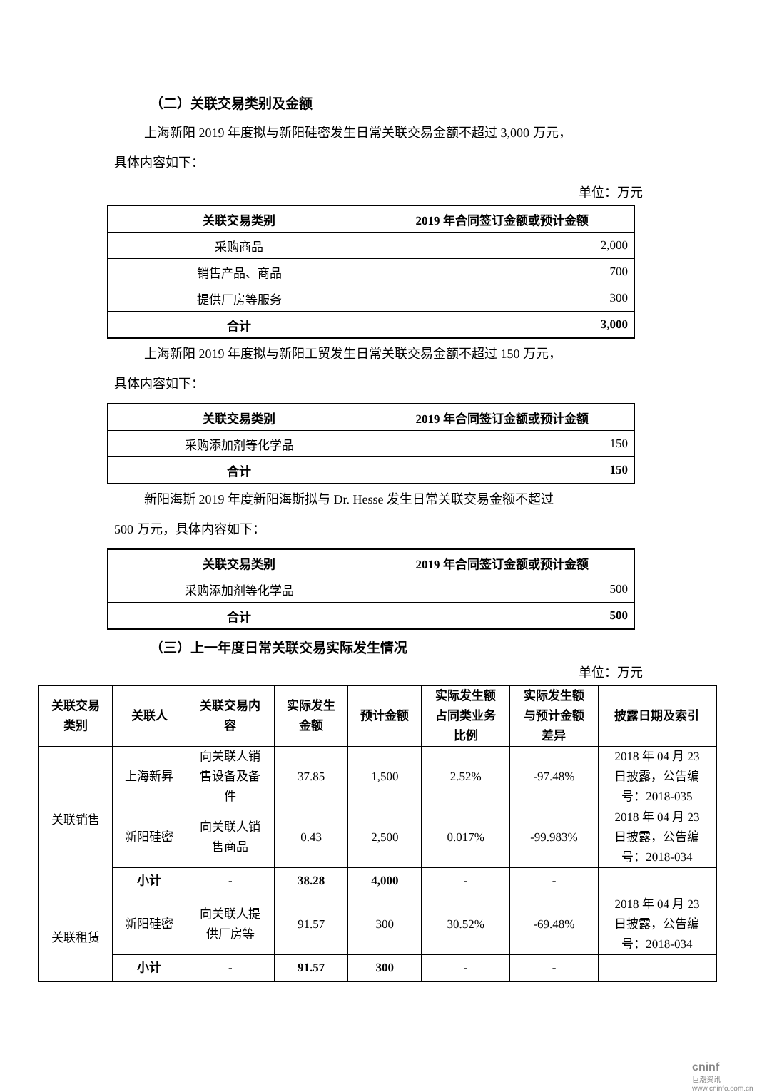（二）关联交易类别及金额
上海新阳 2019 年度拟与新阳硅密发生日常关联交易金额不超过 3,000 万元，
具体内容如下：
单位：万元
| 关联交易类别 | 2019 年合同签订金额或预计金额 |
| --- | --- |
| 采购商品 | 2,000 |
| 销售产品、商品 | 700 |
| 提供厂房等服务 | 300 |
| 合计 | 3,000 |
上海新阳 2019 年度拟与新阳工贸发生日常关联交易金额不超过 150 万元，
具体内容如下：
| 关联交易类别 | 2019 年合同签订金额或预计金额 |
| --- | --- |
| 采购添加剂等化学品 | 150 |
| 合计 | 150 |
新阳海斯 2019 年度新阳海斯拟与 Dr. Hesse 发生日常关联交易金额不超过
500 万元，具体内容如下：
| 关联交易类别 | 2019 年合同签订金额或预计金额 |
| --- | --- |
| 采购添加剂等化学品 | 500 |
| 合计 | 500 |
（三）上一年度日常关联交易实际发生情况
单位：万元
| 关联交易 类别 | 关联人 | 关联交易内 容 | 实际发生 金额 | 预计金额 | 实际发生额 占同类业务 比例 | 实际发生额 与预计金额 差异 | 披露日期及索引 |
| --- | --- | --- | --- | --- | --- | --- | --- |
| 关联销售 | 上海新昇 | 向关联人销 售设备及备 件 | 37.85 | 1,500 | 2.52% | -97.48% | 2018 年 04 月 23 日披露，公告编 号：2018-035 |
| | 新阳硅密 | 向关联人销 售商品 | 0.43 | 2,500 | 0.017% | -99.983% | 2018 年 04 月 23 日披露，公告编 号：2018-034 |
| | 小计 | - | 38.28 | 4,000 | - | - | |
| 关联租赁 | 新阳硅密 | 向关联人提 供厂房等 | 91.57 | 300 | 30.52% | -69.48% | 2018 年 04 月 23 日披露，公告编 号：2018-034 |
| | 小计 | - | 91.57 | 300 | - | - | |
cninf
巨潮资讯
www.cninfo.com.cn